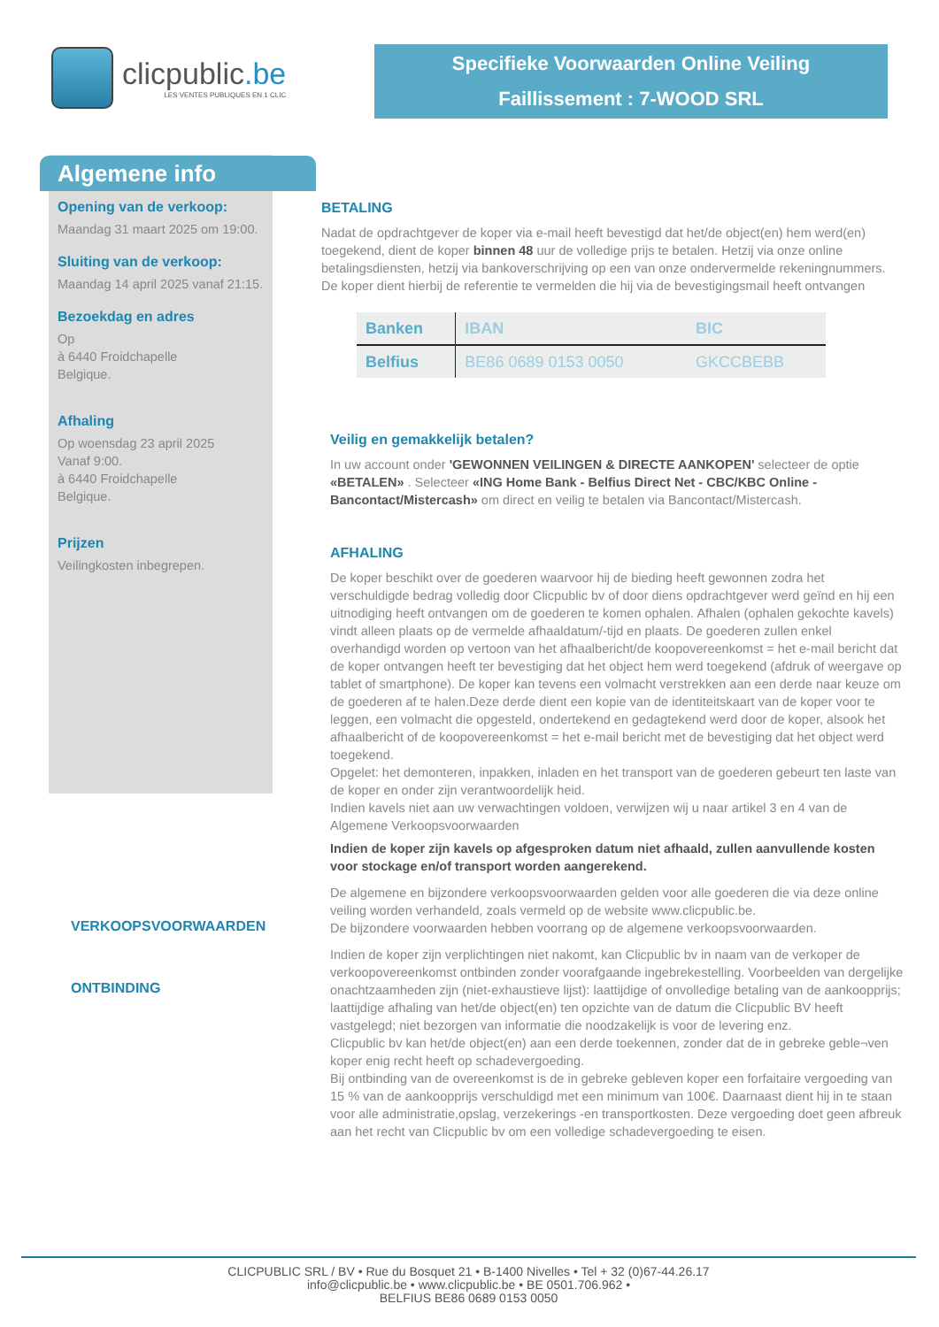clicpublic.be
LES VENTES PUBLIQUES EN 1 CLIC
Specifieke Voorwaarden Online Veiling
Faillissement : 7-WOOD SRL
Algemene info
Opening van de verkoop:
Maandag 31 maart 2025 om 19:00.
Sluiting van de verkoop:
Maandag 14 april 2025 vanaf 21:15.
Bezoekdag en adres
Op
à 6440 Froidchapelle
Belgique.
Afhaling
Op woensdag 23 april 2025
Vanaf 9:00.
à 6440 Froidchapelle
Belgique.
Prijzen
Veilingkosten inbegrepen.
BETALING
Nadat de opdrachtgever de koper via e-mail heeft bevestigd dat het/de object(en) hem werd(en) toegekend, dient de koper binnen 48 uur de volledige prijs te betalen. Hetzij via onze online betalingsdiensten, hetzij via bankoverschrijving op een van onze ondervermelde rekeningnummers. De koper dient hierbij de referentie te vermelden die hij via de bevestigingsmail heeft ontvangen
| Banken | IBAN | BIC |
| --- | --- | --- |
| Belfius | BE86 0689 0153 0050 | GKCCBEBB |
Veilig en gemakkelijk betalen?
In uw account onder 'GEWONNEN VEILINGEN & DIRECTE AANKOPEN' selecteer de optie «BETALEN» . Selecteer «ING Home Bank - Belfius Direct Net - CBC/KBC Online - Bancontact/Mistercash» om direct en veilig te betalen via Bancontact/Mistercash.
AFHALING
De koper beschikt over de goederen waarvoor hij de bieding heeft gewonnen zodra het verschuldigde bedrag volledig door Clicpublic bv of door diens opdrachtgever werd geïnd en hij een uitnodiging heeft ontvangen om de goederen te komen ophalen. Afhalen (ophalen gekochte kavels) vindt alleen plaats op de vermelde afhaaldatum/-tijd en plaats. De goederen zullen enkel overhandigd worden op vertoon van het afhaalbericht/de koopovereenkomst = het e-mail bericht dat de koper ontvangen heeft ter bevestiging dat het object hem werd toegekend (afdruk of weergave op tablet of smartphone). De koper kan tevens een volmacht verstrekken aan een derde naar keuze om de goederen af te halen.Deze derde dient een kopie van de identiteitskaart van de koper voor te leggen, een volmacht die opgesteld, ondertekend en gedagtekend werd door de koper, alsook het afhaalbericht of de koopovereenkomst = het e-mail bericht met de bevestiging dat het object werd toegekend.
Opgelet: het demonteren, inpakken, inladen en het transport van de goederen gebeurt ten laste van de koper en onder zijn verantwoordelijk heid.
Indien kavels niet aan uw verwachtingen voldoen, verwijzen wij u naar artikel 3 en 4 van de Algemene Verkoopsvoorwaarden
Indien de koper zijn kavels op afgesproken datum niet afhaald, zullen aanvullende kosten voor stockage en/of transport worden aangerekend.
De algemene en bijzondere verkoopsvoorwaarden gelden voor alle goederen die via deze online veiling worden verhandeld, zoals vermeld op de website www.clicpublic.be.
De bijzondere voorwaarden hebben voorrang op de algemene verkoopsvoorwaarden.
Indien de koper zijn verplichtingen niet nakomt, kan Clicpublic bv in naam van de verkoper de verkoopovereenkomst ontbinden zonder voorafgaande ingebrekestelling. Voorbeelden van dergelijke onachtzaamheden zijn (niet-exhaustieve lijst): laattijdige of onvolledige betaling van de aankoopprijs; laattijdige afhaling van het/de object(en) ten opzichte van de datum die Clicpublic BV heeft vastgelegd; niet bezorgen van informatie die noodzakelijk is voor de levering enz.
Clicpublic bv kan het/de object(en) aan een derde toekennen, zonder dat de in gebreke geble¬ven koper enig recht heeft op schadevergoeding.
Bij ontbinding van de overeenkomst is de in gebreke gebleven koper een forfaitaire vergoeding van 15 % van de aankoopprijs verschuldigd met een minimum van 100€. Daarnaast dient hij in te staan voor alle administratie,opslag, verzekerings -en transportkosten. Deze vergoeding doet geen afbreuk aan het recht van Clicpublic bv om een volledige schadevergoeding te eisen.
VERKOOPSVOORWAARDEN
ONTBINDING
CLICPUBLIC SRL / BV • Rue du Bosquet 21 • B-1400 Nivelles • Tel + 32 (0)67-44.26.17
info@clicpublic.be • www.clicpublic.be • BE 0501.706.962 •
BELFIUS BE86 0689 0153 0050